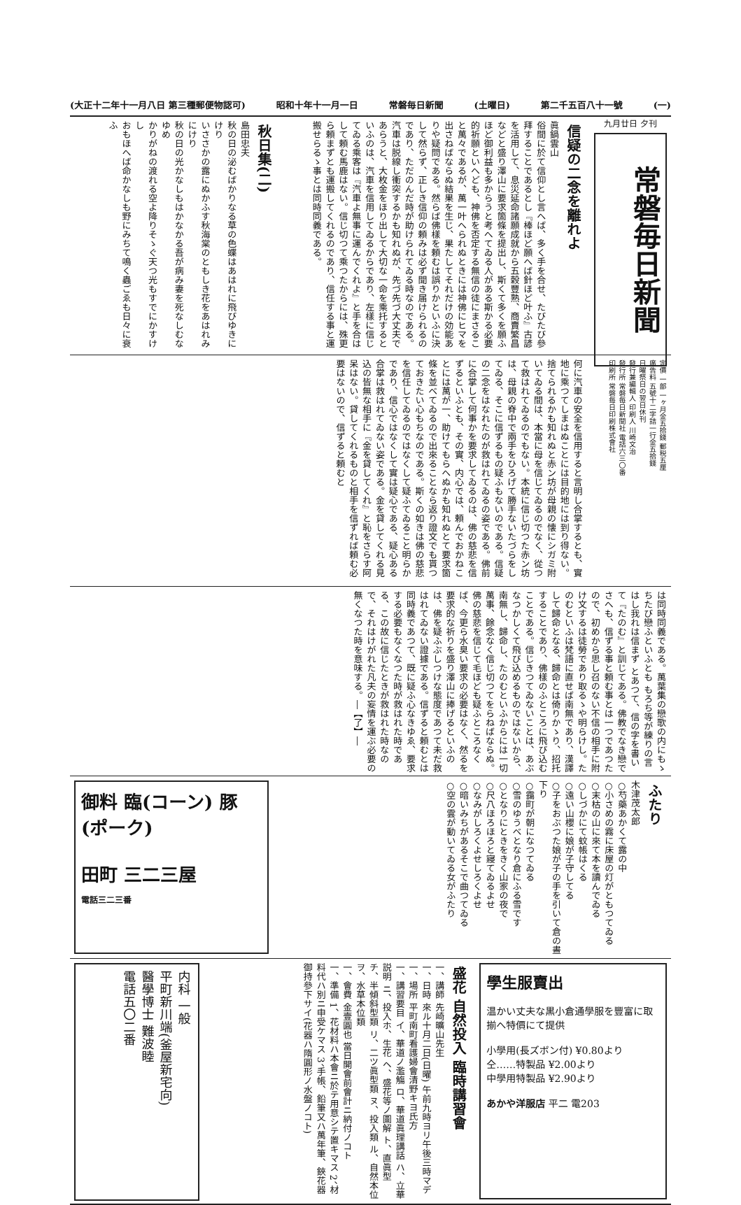(大正十二年十一月八日 第三種郵便物認可) 昭和十年十一月一日 常磐毎日新聞 (土曜日) 第二千五百八十一號 (一)
九月廿日 夕刊
常磐毎日新聞
信疑の二念を離れよ
眞鍋雲山
俗間に於て信仰とし言へば、多く手を合せ、たびたび參拜することであるとし『棒ほど願へば針ほど叶ふ』古諺を活用して、息災延命諸願成就から五穀豐熟、商賣繁昌などと盛り澤山に要求箇條を提出し、斯くて多くを願ふほど御利益も多からうと考へてゐる人がある斯かる必要的祈願といへども、神佛を否定する無信の徒にまさること萬々であるが、萬一叶へられぬときには神佛にヒマを出さねばならぬ結果を生じ、果たしてそれだけの効能ありや疑問である。然らば佛樣を頼むは誤りかといふに決して然らず、正しき信仰の頼みは必ず聞き届けられるのであり、ただのんだ時が助けられてゐる時なのである。汽車は脱線し衝突するかも知れぬが、先づ先づ大丈夫であらうと、大枚金をほり出して大切な一命を乘托するといふのは、汽車を信用してゐるからであり、左樣に信じてゐる乘客は『汽車よ無事に運んでくれよ』と手を合はして頼む馬鹿はない。信じ切つて乘つたからには、殊更ら頼まずとも運搬してくれるのであり、信任する事と運搬せらるゝ事とは同時同義である。
秋日集(二)
島田忠夫
秋の日の泌むばかりなる草の色蝶はあはれに飛びゆきにけり
いささかの露にぬかふす秋海棠のともしき花をあはれみにけり
秋の日の光かなしもはかなかる吾が病み妻を死なしむなゆめ
かりがねの渡れる空よ降りそゝぐ天つ光もすでにかすけし
おもほへば命かなしも野にみちて鳴く蟲ごゑも日々に衰ふ
定價 一部 一ヶ月金五拾錢 郵税五厘
廣告料 五號十二字詰一行金五拾錢
日曜祭日の翌日休刊
發行兼編輯人 印刷人 川崎文治
發行所 常磐毎日新聞社 電話六三〇番
印刷所 常磐毎日印刷株式會社
何に汽車の安全を信用すると言明し合掌するとも、實地に乘つてしまはぬことには目的地には到り得ない。捨てられるかも知れぬと赤ン坊が母親の懐にシガミ附いてゐる間は、本當に母を信じてゐるのでなく、從つて救はれてゐるのでもない。本統に信じ切つた赤ン坊は、母親の脊中で兩手をひろげて勝手ないたづらをしてゐる、そこに信ずるもの疑ふもないのである。信疑の二念をはなれたのが救はれてゐるの姿である。佛前に合掌して何事かを要求してゐるのは、佛の慈悲を信ずるといふとも、その實、内心では、頼んでおかねことには萬が一、助けてもらへぬかも知れぬとて要求箇條を並べてゐるので出來ることなら返り證文でも貰つておきたい心もちなのである。斯くの如きは佛の慈悲を信任してゐるのではなくして疑ふてゐること明らかであり、信心ではなくして實は疑心である、疑心ある合掌は救はれてゐない姿である。金を貸してくれる見込の皆無な相手に『金を貸してくれ』と恥をさらす阿呆はない。貸してくれるものと相手を信ずれば頼む必要はないので、信ずると頼むと
は同時同義である。萬葉集の戀歌の内にもゝちたび戀ふといふとも もろち等が練りの言はし我れは信まず とあつて、信の字を書いて『たのむ』と訓じてある。佛教でなき戀でさへも、信ずる事と頼む事とは一つであつたので、初めから思し召のない不信の相手に附け文するは徒勞であり取るゝや明らけし。たのむといふは梵語に直せば南無であり、漢譯して歸命となる、歸命とは倚りかゝり、招托することであり、佛樣のふところに飛び込むことである。信じきつてゐないことは、あぶなつかしくて飛び込めるものではないから、南無し、歸命し、たのむといふからには一切萬事、餘念なく信じ切つてをらねばならぬ。佛の慈悲を信じて毛ほども疑ふところなくば、今更ら水臭い要求の必要はなく、然るを要求的な祈りを盛り澤山に捧げるといふのは、佛を疑ふぶしつけな態度であつて未だ救はれてゐない證據である。信ずると頼むとは同時義であつて、既に疑ふ心なきゆゑ、要求する必要もなくなつた時が救はれた時である、この故に信じたときが救はれた時なので、それはけがれた凡夫の妄情を運ぶ必要の無くなつた時を意味する。―【了】―
ふたり
木津茂太郎
○芍藥あかくて露の中
○小さめの霧に床屋の灯がともつてゐる
○末枯の山に來て本を讀んでゐる
○しづかにて蚊帳はくる
○遠い山櫻に娘が子守してる
○子をおぶつた娘が子の手を引いて倉の晝下り
○靄町が朝になつてゐる
○雪のゆうべとなり倉にふる雪です
○となりにときをきく山家の夜で
○尺八ほろほろと寢てゐるよせ
○なみがしろくよせしろくよせ
○暗いみちがあるそこで曲つてゐる
○空の雲が動いてゐる女がふたり
御料 臨(コーン) 豚(ポーク)
田町 三二三屋
電話三二三番
學生服賣出
温かい丈夫な黒小倉通學服を豐富に取揃へ特價にて提供
小學用(長ズボン付) ¥0.80より
仝……特製品 ¥2.00より
中學用特製品 ¥2.90より
あかや洋服店 平二 電203
盛花 自然投入 臨時講習會
一、講師 先崎曠山先生
一、日時 來ル十月二日(日曜) 午前九時ヨリ午後三時マデ
一、場所 平町南町看護婦會清野キヨ氏方
一、講習要目 イ、華道ノ濫觴 ロ、華道眞理講話 ハ、立華説明 ニ、投入ホ、生花 ヘ、盛花等ノ圖解 ト、直眞型 チ、半傾斜型類 リ、二ツ眞型類 ヌ、投入類 ル、自然本位 ヲ、水草本位類
一、會費 金壹圓也 當日開會前會計ニ納付ノコト
一、準備 1、花材料ハ本會ニ於テ用意シテ置キマス 2、材料代ハ別ニ申受ケマス 3、手帳、鉛筆又ハ萬年筆、鋏花器御持參下サイ(花器ハ隋圓形ノ水盤ノコト)
内科 一般
平町新川端(釜屋新宅向)
醫學博士 難波睦
電話五〇二番